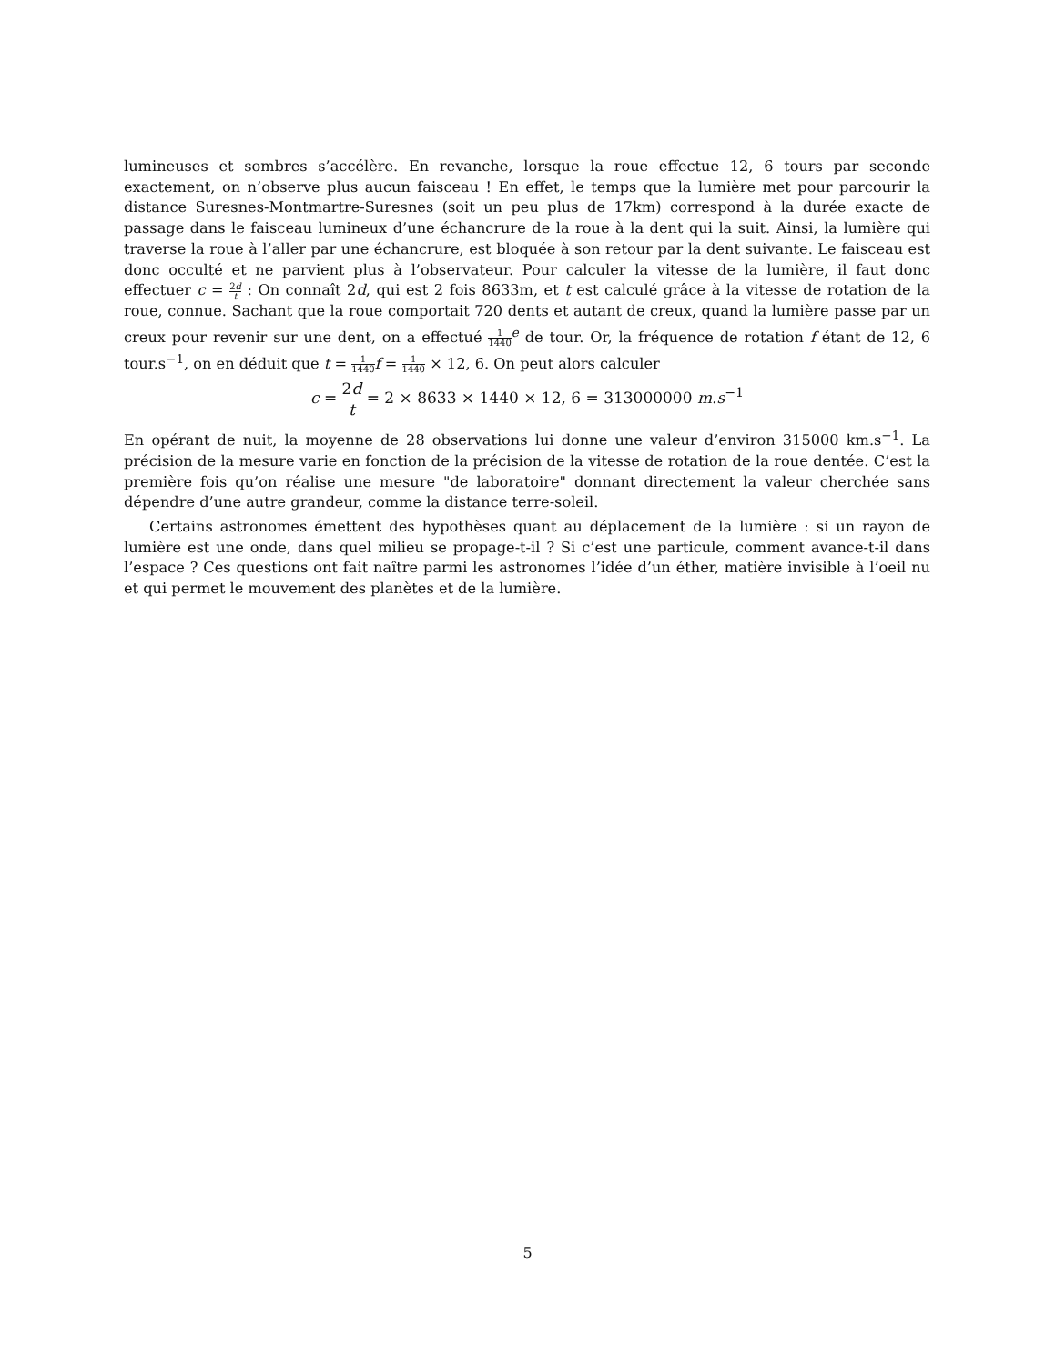lumineuses et sombres s’accélère. En revanche, lorsque la roue effectue 12, 6 tours par seconde exactement, on n’observe plus aucun faisceau ! En effet, le temps que la lumière met pour parcourir la distance Suresnes-Montmartre-Suresnes (soit un peu plus de 17km) correspond à la durée exacte de passage dans le faisceau lumineux d’une échancrure de la roue à la dent qui la suit. Ainsi, la lumière qui traverse la roue à l’aller par une échancrure, est bloquée à son retour par la dent suivante. Le faisceau est donc occulté et ne parvient plus à l’observateur. Pour calculer la vitesse de la lumière, il faut donc effectuer c = 2d t : On connaît 2d, qui est 2 fois 8633m, et t est calculé grâce à la vitesse de rotation de la roue, connue. Sachant que la roue comportait 720 dents et autant de creux, quand la lumière passe par un creux pour revenir sur une dent, on a effectué 1 1440<sup>e</sup> de tour. Or, la fréquence de rotation f étant de 12, 6 tour.s<sup>−1</sup>, on en déduit que t = 1 1440 f = 1 1440 × 12, 6. On peut alors calculer
c = 2d t = 2 × 8633 × 1440 × 12, 6 = 313000000 m.s<sup>−1</sup>
En opérant de nuit, la moyenne de 28 observations lui donne une valeur d’environ 315000 km.s<sup>−1</sup>. La précision de la mesure varie en fonction de la précision de la vitesse de rotation de la roue dentée. C’est la première fois qu’on réalise une mesure "de laboratoire" donnant directement la valeur cherchée sans dépendre d’une autre grandeur, comme la distance terre-soleil.
Certains astronomes émettent des hypothèses quant au déplacement de la lumière : si un rayon de lumière est une onde, dans quel milieu se propage-t-il ? Si c’est une particule, comment avance-t-il dans l’espace ? Ces questions ont fait naître parmi les astronomes l’idée d’un éther, matière invisible à l’oeil nu et qui permet le mouvement des planètes et de la lumière.
5